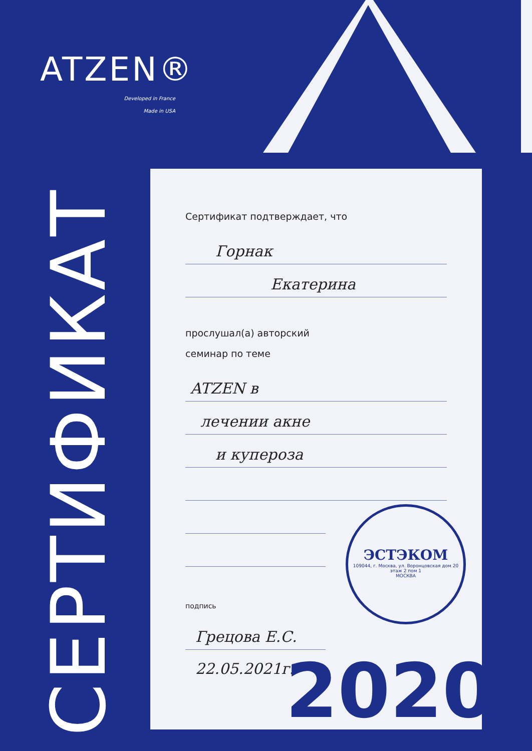ATZEN®
Developed in France
Made in USA
СЕРТИФИКАТ
Сертификат подтверждает, что
Горнак
Екатерина
прослушал(а) авторский
семинар по теме
ATZEN в
лечении акне
и купероза
подпись
Грецова Е.С.
22.05.2021г.
ЭСТЭКОМ
109044, г. Москва, ул. Воронцовская дом 20 этаж 2 пом 1
МОСКВА
2020